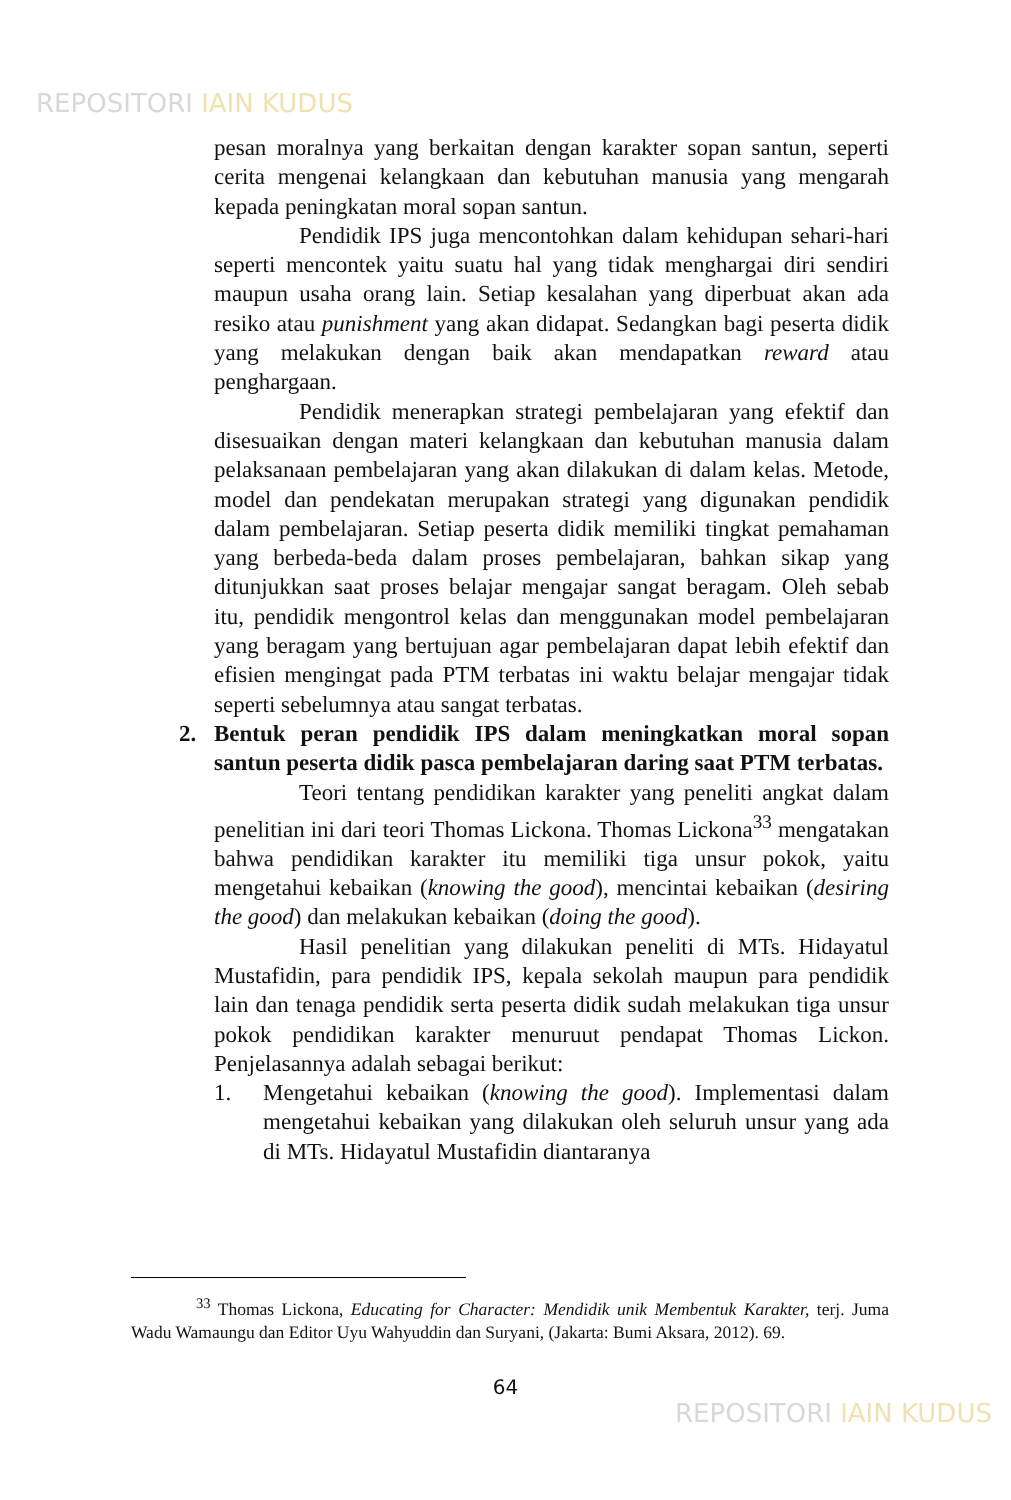REPOSITORI IAIN KUDUS
pesan moralnya yang berkaitan dengan karakter sopan santun, seperti cerita mengenai kelangkaan dan kebutuhan manusia yang mengarah kepada peningkatan moral sopan santun.
Pendidik IPS juga mencontohkan dalam kehidupan sehari-hari seperti mencontek yaitu suatu hal yang tidak menghargai diri sendiri maupun usaha orang lain. Setiap kesalahan yang diperbuat akan ada resiko atau punishment yang akan didapat. Sedangkan bagi peserta didik yang melakukan dengan baik akan mendapatkan reward atau penghargaan.
Pendidik menerapkan strategi pembelajaran yang efektif dan disesuaikan dengan materi kelangkaan dan kebutuhan manusia dalam pelaksanaan pembelajaran yang akan dilakukan di dalam kelas. Metode, model dan pendekatan merupakan strategi yang digunakan pendidik dalam pembelajaran. Setiap peserta didik memiliki tingkat pemahaman yang berbeda-beda dalam proses pembelajaran, bahkan sikap yang ditunjukkan saat proses belajar mengajar sangat beragam. Oleh sebab itu, pendidik mengontrol kelas dan menggunakan model pembelajaran yang beragam yang bertujuan agar pembelajaran dapat lebih efektif dan efisien mengingat pada PTM terbatas ini waktu belajar mengajar tidak seperti sebelumnya atau sangat terbatas.
2. Bentuk peran pendidik IPS dalam meningkatkan moral sopan santun peserta didik pasca pembelajaran daring saat PTM terbatas.
Teori tentang pendidikan karakter yang peneliti angkat dalam penelitian ini dari teori Thomas Lickona. Thomas Lickona<sup>33</sup> mengatakan bahwa pendidikan karakter itu memiliki tiga unsur pokok, yaitu mengetahui kebaikan (knowing the good), mencintai kebaikan (desiring the good) dan melakukan kebaikan (doing the good).
Hasil penelitian yang dilakukan peneliti di MTs. Hidayatul Mustafidin, para pendidik IPS, kepala sekolah maupun para pendidik lain dan tenaga pendidik serta peserta didik sudah melakukan tiga unsur pokok pendidikan karakter menuruut pendapat Thomas Lickon. Penjelasannya adalah sebagai berikut:
1. Mengetahui kebaikan (knowing the good). Implementasi dalam mengetahui kebaikan yang dilakukan oleh seluruh unsur yang ada di MTs. Hidayatul Mustafidin diantaranya
<sup>33</sup> Thomas Lickona, Educating for Character: Mendidik unik Membentuk Karakter, terj. Juma Wadu Wamaungu dan Editor Uyu Wahyuddin dan Suryani, (Jakarta: Bumi Aksara, 2012). 69.
64
REPOSITORI IAIN KUDUS